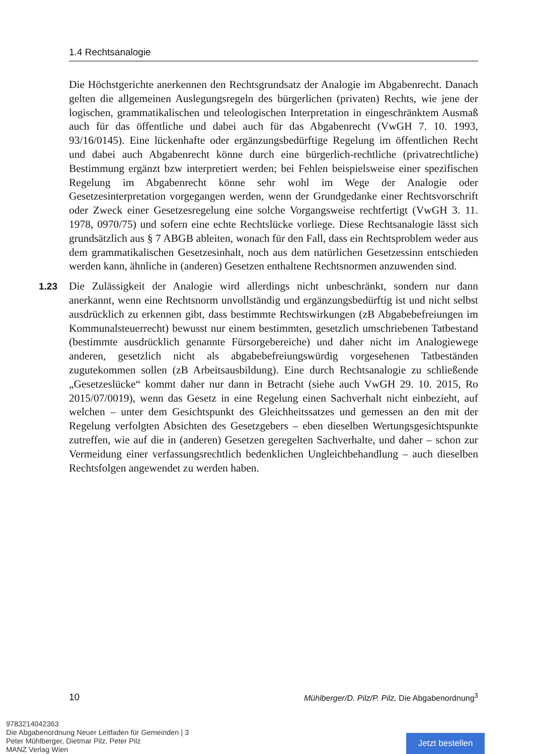1.4 Rechtsanalogie
Die Höchstgerichte anerkennen den Rechtsgrundsatz der Analogie im Abgabenrecht. Danach gelten die allgemeinen Auslegungsregeln des bürgerlichen (privaten) Rechts, wie jene der logischen, grammatikalischen und teleologischen Interpretation in eingeschränktem Ausmaß auch für das öffentliche und dabei auch für das Abgabenrecht (VwGH 7. 10. 1993, 93/16/0145). Eine lückenhafte oder ergänzungsbedürftige Regelung im öffentlichen Recht und dabei auch Abgabenrecht könne durch eine bürgerlich-rechtliche (privatrechtliche) Bestimmung ergänzt bzw interpretiert werden; bei Fehlen beispielsweise einer spezifischen Regelung im Abgabenrecht könne sehr wohl im Wege der Analogie oder Gesetzesinterpretation vorgegangen werden, wenn der Grundgedanke einer Rechtsvorschrift oder Zweck einer Gesetzesregelung eine solche Vorgangsweise rechtfertigt (VwGH 3. 11. 1978, 0970/75) und sofern eine echte Rechtslücke vorliege. Diese Rechtsanalogie lässt sich grundsätzlich aus § 7 ABGB ableiten, wonach für den Fall, dass ein Rechtsproblem weder aus dem grammatikalischen Gesetzesinhalt, noch aus dem natürlichen Gesetzessinn entschieden werden kann, ähnliche in (anderen) Gesetzen enthaltene Rechtsnormen anzuwenden sind.
1.23 Die Zulässigkeit der Analogie wird allerdings nicht unbeschränkt, sondern nur dann anerkannt, wenn eine Rechtsnorm unvollständig und ergänzungsbedürftig ist und nicht selbst ausdrücklich zu erkennen gibt, dass bestimmte Rechtswirkungen (zB Abgabebefreiungen im Kommunalsteuerrecht) bewusst nur einem bestimmten, gesetzlich umschriebenen Tatbestand (bestimmte ausdrücklich genannte Fürsorgebereiche) und daher nicht im Analogiewege anderen, gesetzlich nicht als abgabebefreiungswürdig vorgesehenen Tatbeständen zugutekommen sollen (zB Arbeitsausbildung). Eine durch Rechtsanalogie zu schließende „Gesetzeslücke“ kommt daher nur dann in Betracht (siehe auch VwGH 29. 10. 2015, Ro 2015/07/0019), wenn das Gesetz in eine Regelung einen Sachverhalt nicht einbezieht, auf welchen – unter dem Gesichtspunkt des Gleichheitssatzes und gemessen an den mit der Regelung verfolgten Absichten des Gesetzgebers – eben dieselben Wertungsgesichtspunkte zutreffen, wie auf die in (anderen) Gesetzen geregelten Sachverhalte, und daher – schon zur Vermeidung einer verfassungsrechtlich bedenklichen Ungleichbehandlung – auch dieselben Rechtsfolgen angewendet zu werden haben.
10 Mühlberger/D. Pilz/P. Pilz, Die Abgabenordnung<sup>3</sup>
9783214042363
Die Abgabenordnung Neuer Leitfaden für Gemeinden | 3
Peter Mühlberger, Dietmar Pilz, Peter Pilz
MANZ Verlag Wien
Jetzt bestellen